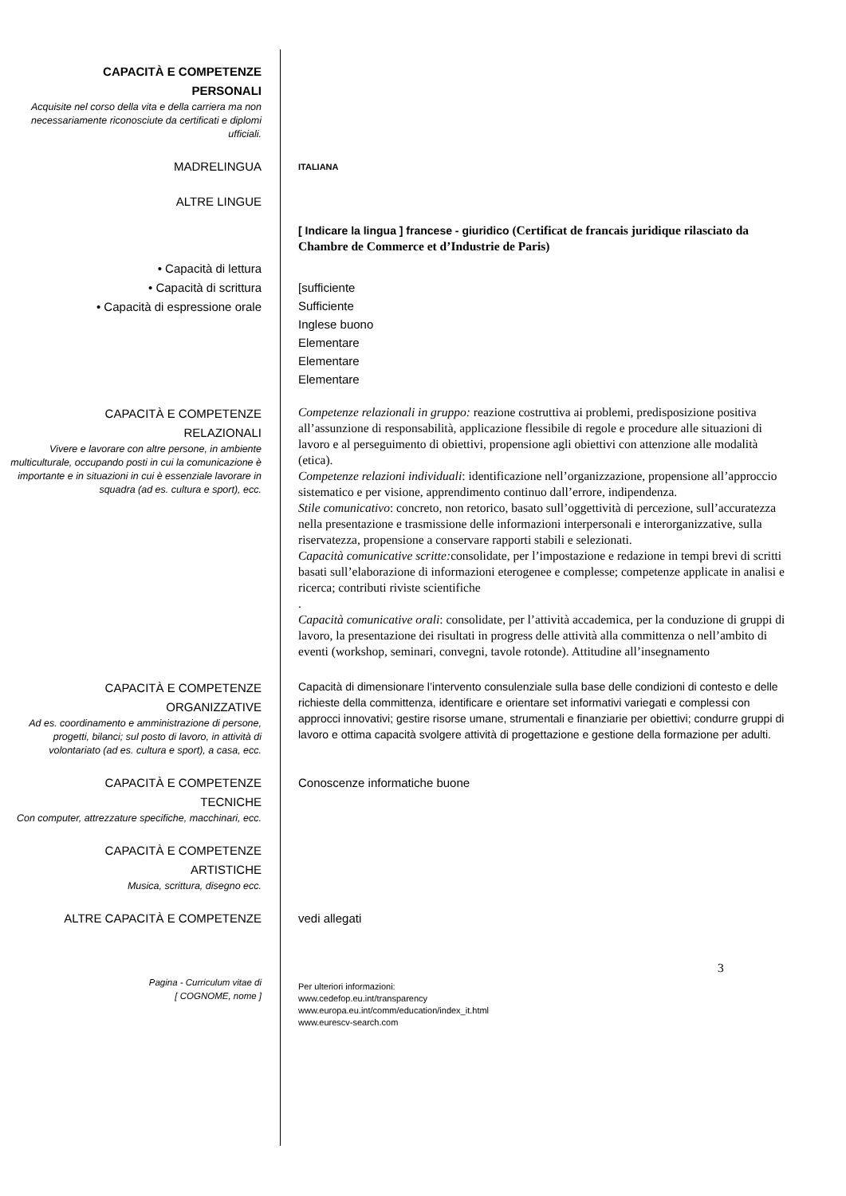CAPACITÀ E COMPETENZE
PERSONALI
Acquisite nel corso della vita e della carriera ma non necessariamente riconosciute da certificati e diplomi ufficiali.
MADRELINGUA
ITALIANA
ALTRE LINGUE
[ Indicare la lingua ] francese - giuridico (Certificat de francais juridique rilasciato da Chambre de Commerce et d’Industrie de Paris)
• Capacità di lettura
• Capacità di scrittura
• Capacità di espressione orale
[sufficiente
Sufficiente
Inglese buono
Elementare
Elementare
Elementare
CAPACITÀ E COMPETENZE
RELAZIONALI
Vivere e lavorare con altre persone, in ambiente multiculturale, occupando posti in cui la comunicazione è importante e in situazioni in cui è essenziale lavorare in squadra (ad es. cultura e sport), ecc.
Competenze relazionali in gruppo: reazione costruttiva ai problemi, predisposizione positiva all’assunzione di responsabilità, applicazione flessibile di regole e procedure alle situazioni di lavoro e al perseguimento di obiettivi, propensione agli obiettivi con attenzione alle modalità (etica).
Competenze relazioni individuali: identificazione nell’organizzazione, propensione all’approccio sistematico e per visione, apprendimento continuo dall’errore, indipendenza.
Stile comunicativo: concreto, non retorico, basato sull’oggettività di percezione, sull’accuratezza nella presentazione e trasmissione delle informazioni interpersonali e interorganizzative, sulla riservatezza, propensione a conservare rapporti stabili e selezionati.
Capacità comunicative scritte: consolidate, per l’impostazione e redazione in tempi brevi di scritti basati sull’elaborazione di informazioni eterogenee e complesse; competenze applicate in analisi e ricerca; contributi riviste scientifiche
.
Capacità comunicative orali: consolidate, per l’attività accademica, per la conduzione di gruppi di lavoro, la presentazione dei risultati in progress delle attività alla committenza o nell’ambito di eventi (workshop, seminari, convegni, tavole rotonde). Attitudine all’insegnamento
CAPACITÀ E COMPETENZE
ORGANIZZATIVE
Ad es. coordinamento e amministrazione di persone, progetti, bilanci; sul posto di lavoro, in attività di volontariato (ad es. cultura e sport), a casa, ecc.
Capacità di dimensionare l’intervento consulenziale sulla base delle condizioni di contesto e delle richieste della committenza, identificare e orientare set informativi variegati e complessi con approcci innovativi; gestire risorse umane, strumentali e finanziarie per obiettivi; condurre gruppi di lavoro e ottima capacità svolgere attività di progettazione e gestione della formazione per adulti.
CAPACITÀ E COMPETENZE
TECNICHE
Con computer, attrezzature specifiche, macchinari, ecc.
Conoscenze informatiche buone
CAPACITÀ E COMPETENZE
ARTISTICHE
Musica, scrittura, disegno ecc.
ALTRE CAPACITÀ E COMPETENZE vedi allegati
3
Pagina - Curriculum vitae di
[ COGNOME, nome ]
Per ulteriori informazioni:
www.cedefop.eu.int/transparency
www.europa.eu.int/comm/education/index_it.html
www.eurescv-search.com